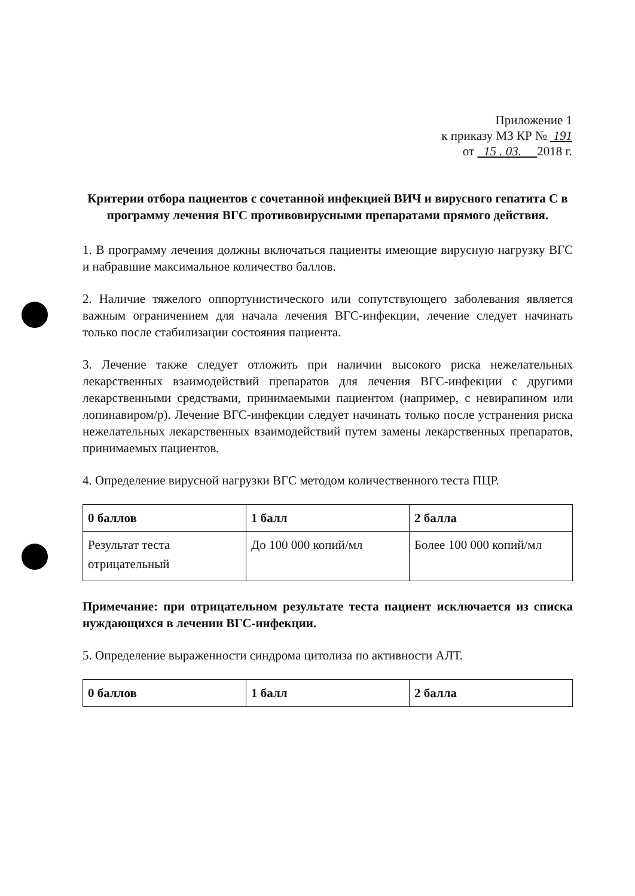Приложение 1
к приказу МЗ КР № 191
от 15 . 03. 2018 г.
Критерии отбора пациентов с сочетанной инфекцией ВИЧ и вирусного гепатита С в программу лечения ВГС противовирусными препаратами прямого действия.
1. В программу лечения должны включаться пациенты имеющие вирусную нагрузку ВГС и набравшие максимальное количество баллов.
2. Наличие тяжелого оппортунистического или сопутствующего заболевания является важным ограничением для начала лечения ВГС-инфекции, лечение следует начинать только после стабилизации состояния пациента.
3. Лечение также следует отложить при наличии высокого риска нежелательных лекарственных взаимодействий препаратов для лечения ВГС-инфекции с другими лекарственными средствами, принимаемыми пациентом (например, с невирапином или лопинавиром/р). Лечение ВГС-инфекции следует начинать только после устранения риска нежелательных лекарственных взаимодействий путем замены лекарственных препаратов, принимаемых пациентов.
4. Определение вирусной нагрузки ВГС методом количественного теста ПЦР.
| 0 баллов | 1 балл | 2 балла |
| Результат теста отрицательный | До 100 000 копий/мл | Более 100 000 копий/мл |
Примечание: при отрицательном результате теста пациент исключается из списка нуждающихся в лечении ВГС-инфекции.
5. Определение выраженности синдрома цитолиза по активности АЛТ.
| 0 баллов | 1 балл | 2 балла |